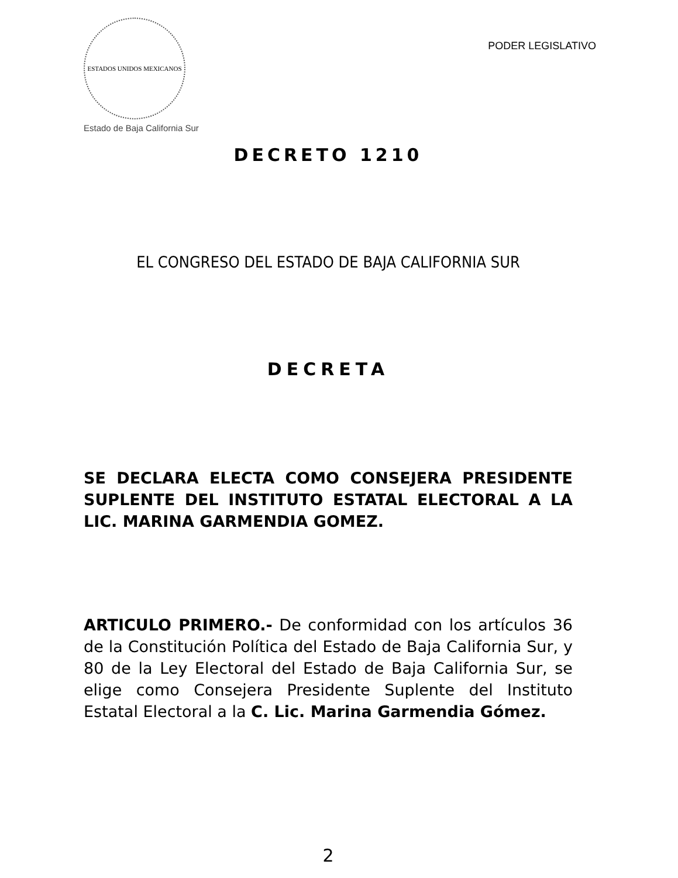ESTADOS UNIDOS MEXICANOS
Estado de Baja California Sur
PODER LEGISLATIVO
DECRETO 1210
EL CONGRESO DEL ESTADO DE BAJA CALIFORNIA SUR
DECRETA
SE DECLARA ELECTA COMO CONSEJERA PRESIDENTE SUPLENTE DEL INSTITUTO ESTATAL ELECTORAL A LA LIC. MARINA GARMENDIA GOMEZ.
ARTICULO PRIMERO.- De conformidad con los artículos 36 de la Constitución Política del Estado de Baja California Sur, y 80 de la Ley Electoral del Estado de Baja California Sur, se elige como Consejera Presidente Suplente del Instituto Estatal Electoral a la C. Lic. Marina Garmendia Gómez.
2